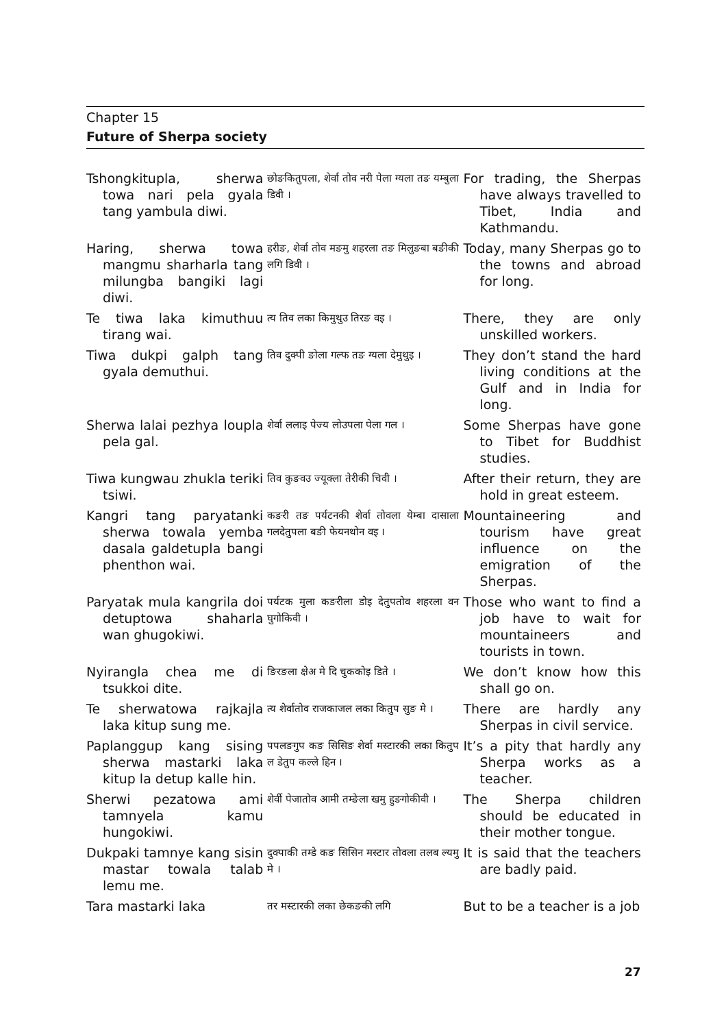Chapter 15
Future of Sherpa society
| Tshongkitupla, sherwa towa nari pela gyala tang yambula diwi. | छोङकितुपला, शेर्वा तोव नरी पेला ग्यला तङ यम्बुला डिवी । | For trading, the Sherpas have always travelled to Tibet, India and Kathmandu. |
| Haring, sherwa towa mangmu sharharla tang milungba bangiki lagi diwi. | हरीङ, शेर्वा तोव मङमु शहरला तङ मिलुङबा बङीकी लगि डिवी । | Today, many Sherpas go to the towns and abroad for long. |
| Te tiwa laka kimuthuu tirang wai. | त्य तिव लका किमुथुउ तिरङ वइ । | There, they are only unskilled workers. |
| Tiwa dukpi galph tang gyala demuthui. | तिव दुक्पी ङोला गल्फ तङ ग्यला देमुथुइ । | They don’t stand the hard living conditions at the Gulf and in India for long. |
| Sherwa lalai pezhya loupla pela gal. | शेर्वा ललाइ पेज्य लोउपला पेला गल । | Some Sherpas have gone to Tibet for Buddhist studies. |
| Tiwa kungwau zhukla teriki tsiwi. | तिव कुङवउ ज्यूक्ला तेरीकी चिवी । | After their return, they are hold in great esteem. |
| Kangri tang paryatanki sherwa towala yemba dasala galdetupla bangi phenthon wai. | कङरी तङ पर्यटनकी शेर्वा तोवला येम्बा दासाला गलदेतुपला बङी फेयनथोन वइ । | Mountaineering and tourism have great influence on the emigration of the Sherpas. |
| Paryatak mula kangrila doi detuptowa shaharla wan ghugokiwi. | पर्यटक मुला कङरीला डोइ देतुपतोव शहरला वन घुगोकिवी । | Those who want to find a job have to wait for mountaineers and tourists in town. |
| Nyirangla chea me di tsukkoi dite. | ङिरङला क्षेअ मे दि चुककोइ डिते । | We don’t know how this shall go on. |
| Te sherwatowa rajkajla laka kitup sung me. | त्य शेर्वातोव राजकाजल लका कितुप सुङ मे । | There are hardly any Sherpas in civil service. |
| Paplanggup kang sising sherwa mastarki laka kitup la detup kalle hin. | पपलङगुप कङ सिसिङ शेर्वा मस्टारकी लका कितुप ल डेतुप कल्ले हिन । | It’s a pity that hardly any Sherpa works as a teacher. |
| Sherwi pezatowa ami tamnyela kamu hungokiwi. | शेर्वी पेजातोव आमी तम्ङेला खमु हुङगोकीवी । | The Sherpa children should be educated in their mother tongue. |
| Dukpaki tamnye kang sisin mastar towala talab lemu me. | दुक्पाकी तम्डे कङ सिसिन मस्टार तोवला तलब ल्यमु मे । | It is said that the teachers are badly paid. |
| Tara mastarki laka | तर मस्टारकी लका छेकङकी लगि | But to be a teacher is a job |
27